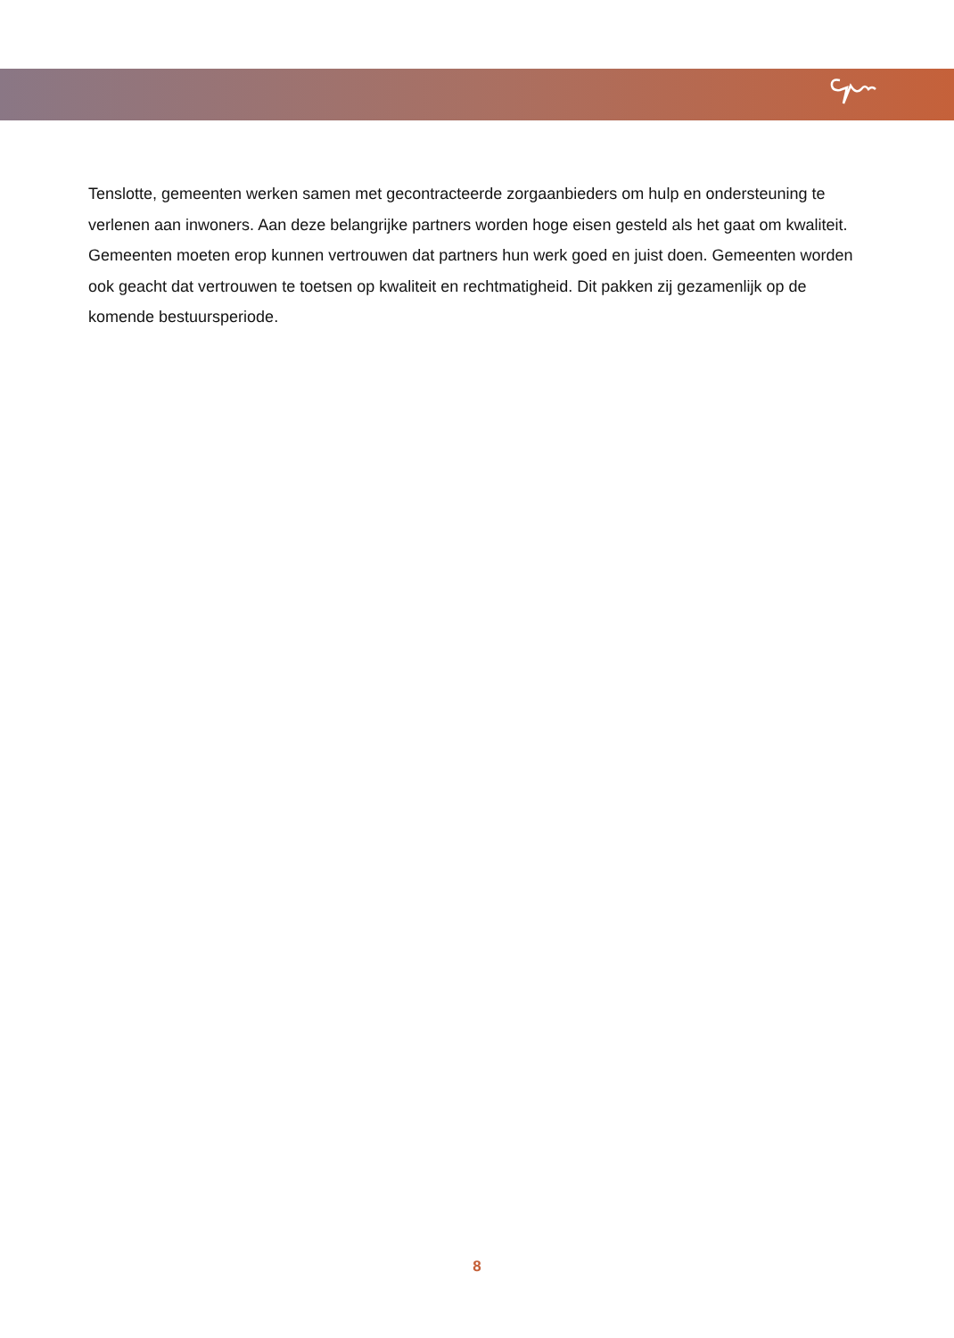Tenslotte, gemeenten werken samen met gecontracteerde zorgaanbieders om hulp en ondersteuning te verlenen aan inwoners. Aan deze belangrijke partners worden hoge eisen gesteld als het gaat om kwaliteit. Gemeenten moeten erop kunnen vertrouwen dat partners hun werk goed en juist doen. Gemeenten worden ook geacht dat vertrouwen te toetsen op kwaliteit en rechtmatigheid. Dit pakken zij gezamenlijk op de komende bestuursperiode.
8